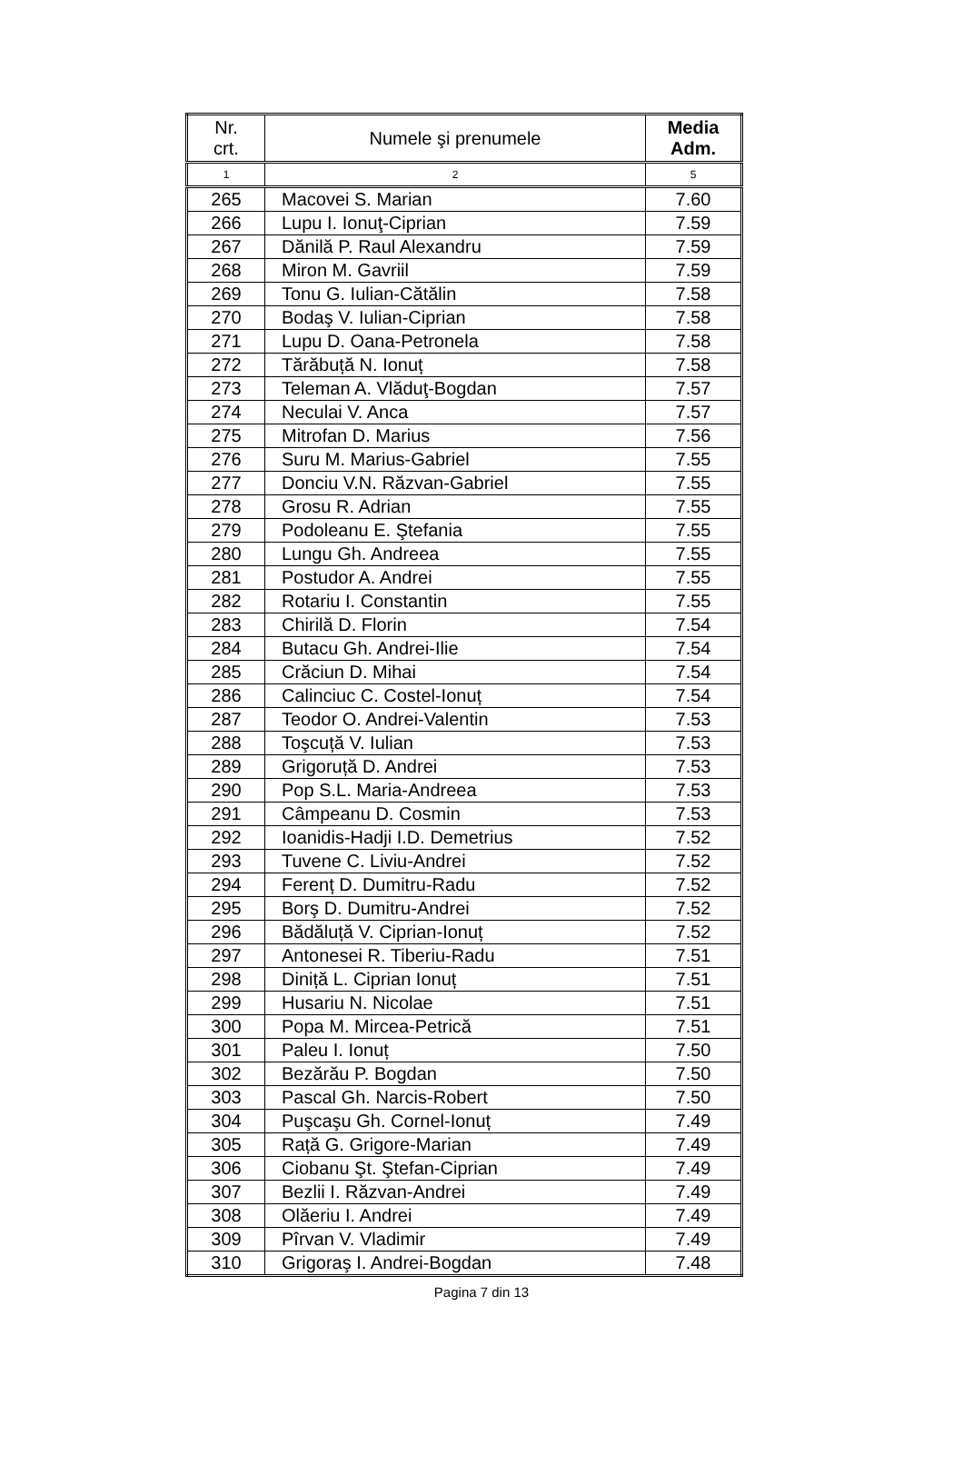| Nr. crt. | Numele şi prenumele | Media Adm. |
| --- | --- | --- |
| 1 | 2 | 5 |
| 265 | Macovei S. Marian | 7.60 |
| 266 | Lupu I. Ionuţ-Ciprian | 7.59 |
| 267 | Dănilă P. Raul Alexandru | 7.59 |
| 268 | Miron M. Gavriil | 7.59 |
| 269 | Tonu G. Iulian-Cătălin | 7.58 |
| 270 | Bodaş V. Iulian-Ciprian | 7.58 |
| 271 | Lupu D. Oana-Petronela | 7.58 |
| 272 | Tărăbuță N. Ionuț | 7.58 |
| 273 | Teleman A. Vlăduţ-Bogdan | 7.57 |
| 274 | Neculai V. Anca | 7.57 |
| 275 | Mitrofan D. Marius | 7.56 |
| 276 | Suru M. Marius-Gabriel | 7.55 |
| 277 | Donciu V.N. Răzvan-Gabriel | 7.55 |
| 278 | Grosu R. Adrian | 7.55 |
| 279 | Podoleanu E. Ştefania | 7.55 |
| 280 | Lungu Gh. Andreea | 7.55 |
| 281 | Postudor A. Andrei | 7.55 |
| 282 | Rotariu I. Constantin | 7.55 |
| 283 | Chirilă D. Florin | 7.54 |
| 284 | Butacu Gh. Andrei-Ilie | 7.54 |
| 285 | Crăciun D. Mihai | 7.54 |
| 286 | Calinciuc C. Costel-Ionuț | 7.54 |
| 287 | Teodor O. Andrei-Valentin | 7.53 |
| 288 | Toşcuță V. Iulian | 7.53 |
| 289 | Grigoruță D. Andrei | 7.53 |
| 290 | Pop S.L. Maria-Andreea | 7.53 |
| 291 | Câmpeanu D. Cosmin | 7.53 |
| 292 | Ioanidis-Hadji I.D. Demetrius | 7.52 |
| 293 | Tuvene C. Liviu-Andrei | 7.52 |
| 294 | Ferenț D. Dumitru-Radu | 7.52 |
| 295 | Borş D. Dumitru-Andrei | 7.52 |
| 296 | Bădăluță V. Ciprian-Ionuț | 7.52 |
| 297 | Antonesei R. Tiberiu-Radu | 7.51 |
| 298 | Diniță L. Ciprian Ionuț | 7.51 |
| 299 | Husariu N. Nicolae | 7.51 |
| 300 | Popa M. Mircea-Petrică | 7.51 |
| 301 | Paleu I. Ionuț | 7.50 |
| 302 | Bezărău P. Bogdan | 7.50 |
| 303 | Pascal Gh. Narcis-Robert | 7.50 |
| 304 | Puşcaşu Gh. Cornel-Ionuț | 7.49 |
| 305 | Rață G. Grigore-Marian | 7.49 |
| 306 | Ciobanu Şt. Ştefan-Ciprian | 7.49 |
| 307 | Bezlii I. Răzvan-Andrei | 7.49 |
| 308 | Olăeriu I. Andrei | 7.49 |
| 309 | Pîrvan V. Vladimir | 7.49 |
| 310 | Grigoraş I. Andrei-Bogdan | 7.48 |
Pagina 7 din 13